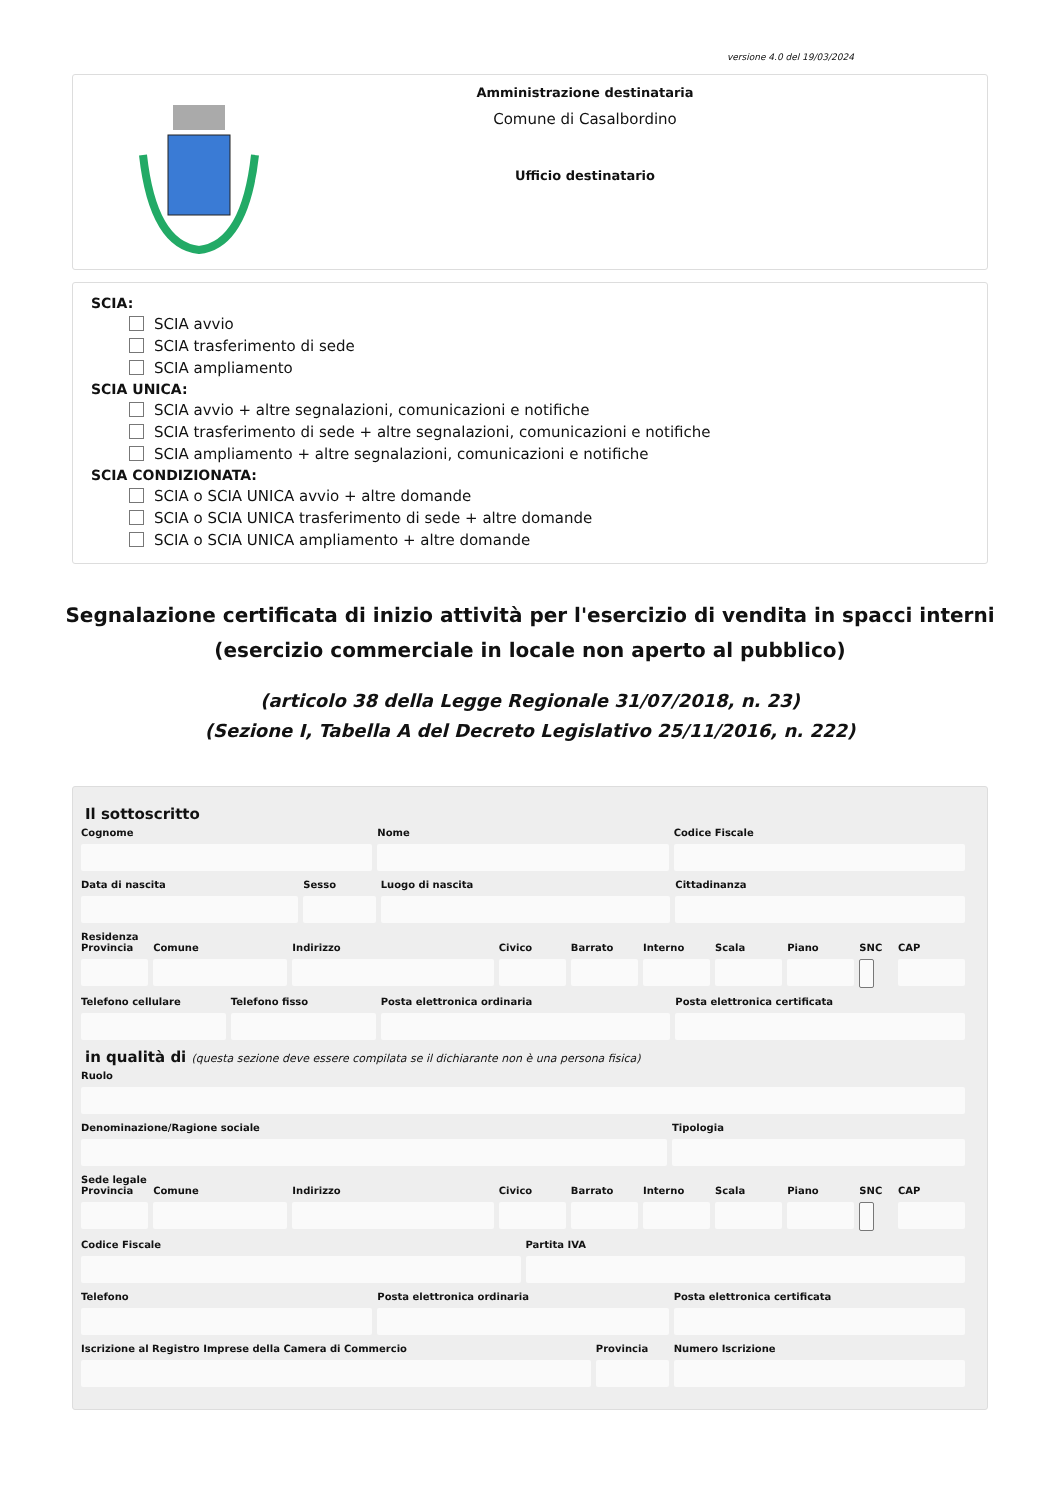versione 4.0 del 19/03/2024
Amministrazione destinataria
Comune di Casalbordino
Ufficio destinatario
SCIA:
SCIA avvio
SCIA trasferimento di sede
SCIA ampliamento
SCIA UNICA:
SCIA avvio + altre segnalazioni, comunicazioni e notifiche
SCIA trasferimento di sede + altre segnalazioni, comunicazioni e notifiche
SCIA ampliamento + altre segnalazioni, comunicazioni e notifiche
SCIA CONDIZIONATA:
SCIA o SCIA UNICA avvio + altre domande
SCIA o SCIA UNICA trasferimento di sede + altre domande
SCIA o SCIA UNICA ampliamento + altre domande
Segnalazione certificata di inizio attività per l'esercizio di vendita in spacci interni
(esercizio commerciale in locale non aperto al pubblico)
(articolo 38 della Legge Regionale 31/07/2018, n. 23)
(Sezione I, Tabella A del Decreto Legislativo 25/11/2016, n. 222)
Il sottoscritto
Cognome Nome Codice Fiscale
Data di nascita Sesso Luogo di nascita Cittadinanza
Residenza
Provincia
Comune
Indirizzo
Civico
Barrato
Interno
Scala
Piano
SNC
CAP
Telefono cellulare Telefono fisso Posta elettronica ordinaria Posta elettronica certificata
in qualità di (questa sezione deve essere compilata se il dichiarante non è una persona fisica)
Ruolo
Denominazione/Ragione sociale Tipologia
Sede legale
Provincia
Comune
Indirizzo
Civico
Barrato
Interno
Scala
Piano
SNC
CAP
Codice Fiscale Partita IVA
Telefono Posta elettronica ordinaria Posta elettronica certificata
Iscrizione al Registro Imprese della Camera di Commercio
Provincia Numero Iscrizione